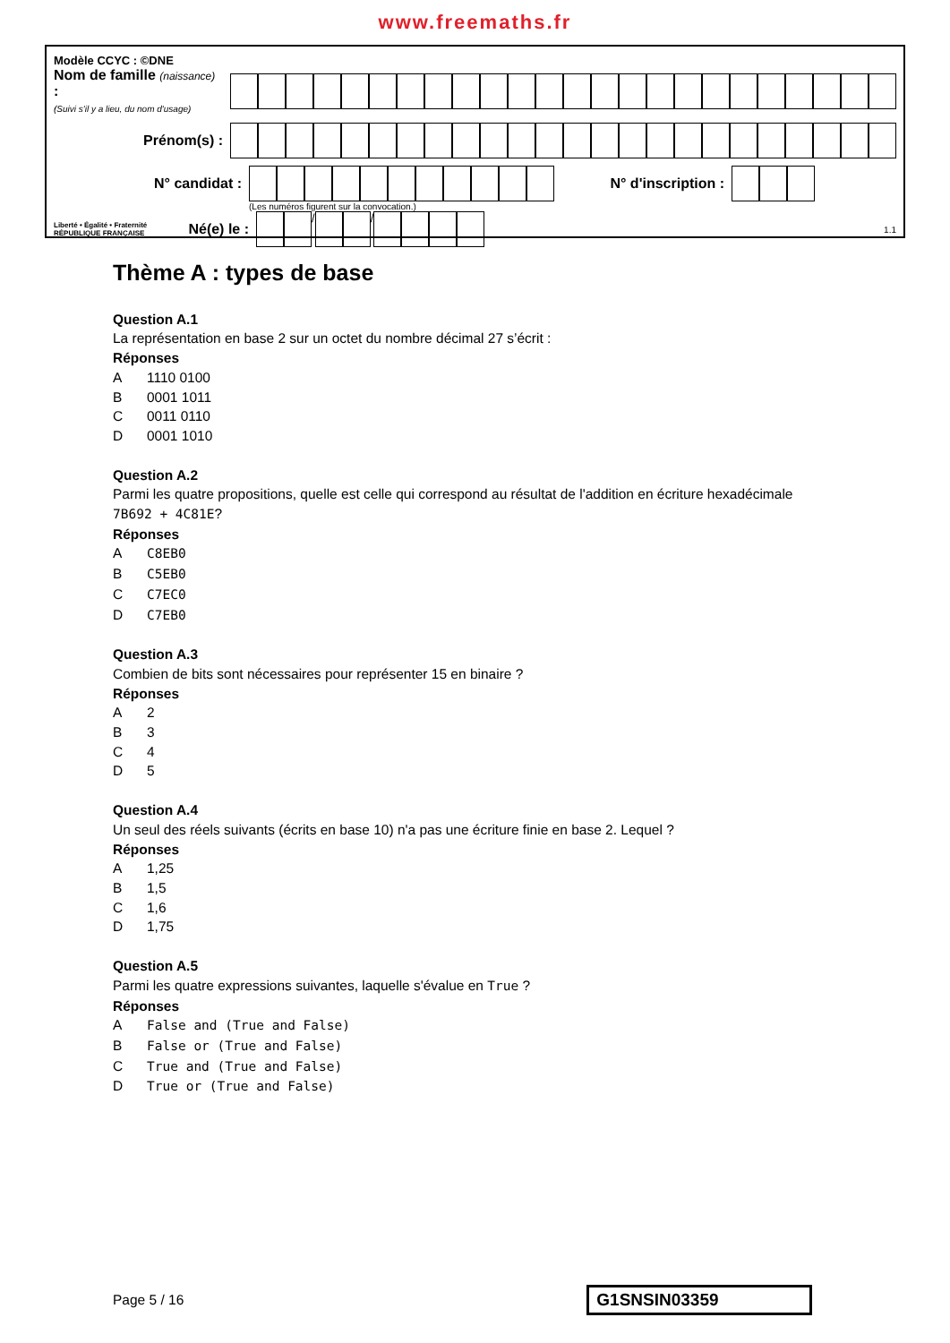www.freemaths.fr
Modèle CCYC : ©DNE
Nom de famille (naissance) :
(Suivi s'il y a lieu, du nom d'usage)
Prénom(s) :
N° candidat : N° d'inscription :
(Les numéros figurent sur la convocation.)
Liberté • Égalité • Fraternité
RÉPUBLIQUE FRANÇAISE
Né(e) le :
/ /
1.1
Thème A : types de base
Question A.1
La représentation en base 2 sur un octet du nombre décimal 27 s’écrit :
Réponses
A 1110 0100
B 0001 1011
C 0011 0110
D 0001 1010
Question A.2
Parmi les quatre propositions, quelle est celle qui correspond au résultat de l'addition en écriture hexadécimale
7B692 + 4C81E?
Réponses
A C8EB0
B C5EB0
C C7EC0
D C7EB0
Question A.3
Combien de bits sont nécessaires pour représenter 15 en binaire ?
Réponses
A 2
B 3
C 4
D 5
Question A.4
Un seul des réels suivants (écrits en base 10) n'a pas une écriture finie en base 2. Lequel ?
Réponses
A 1,25
B 1,5
C 1,6
D 1,75
Question A.5
Parmi les quatre expressions suivantes, laquelle s'évalue en True ?
Réponses
A False and (True and False)
B False or (True and False)
C True and (True and False)
D True or (True and False)
Page 5 / 16
G1SNSIN03359